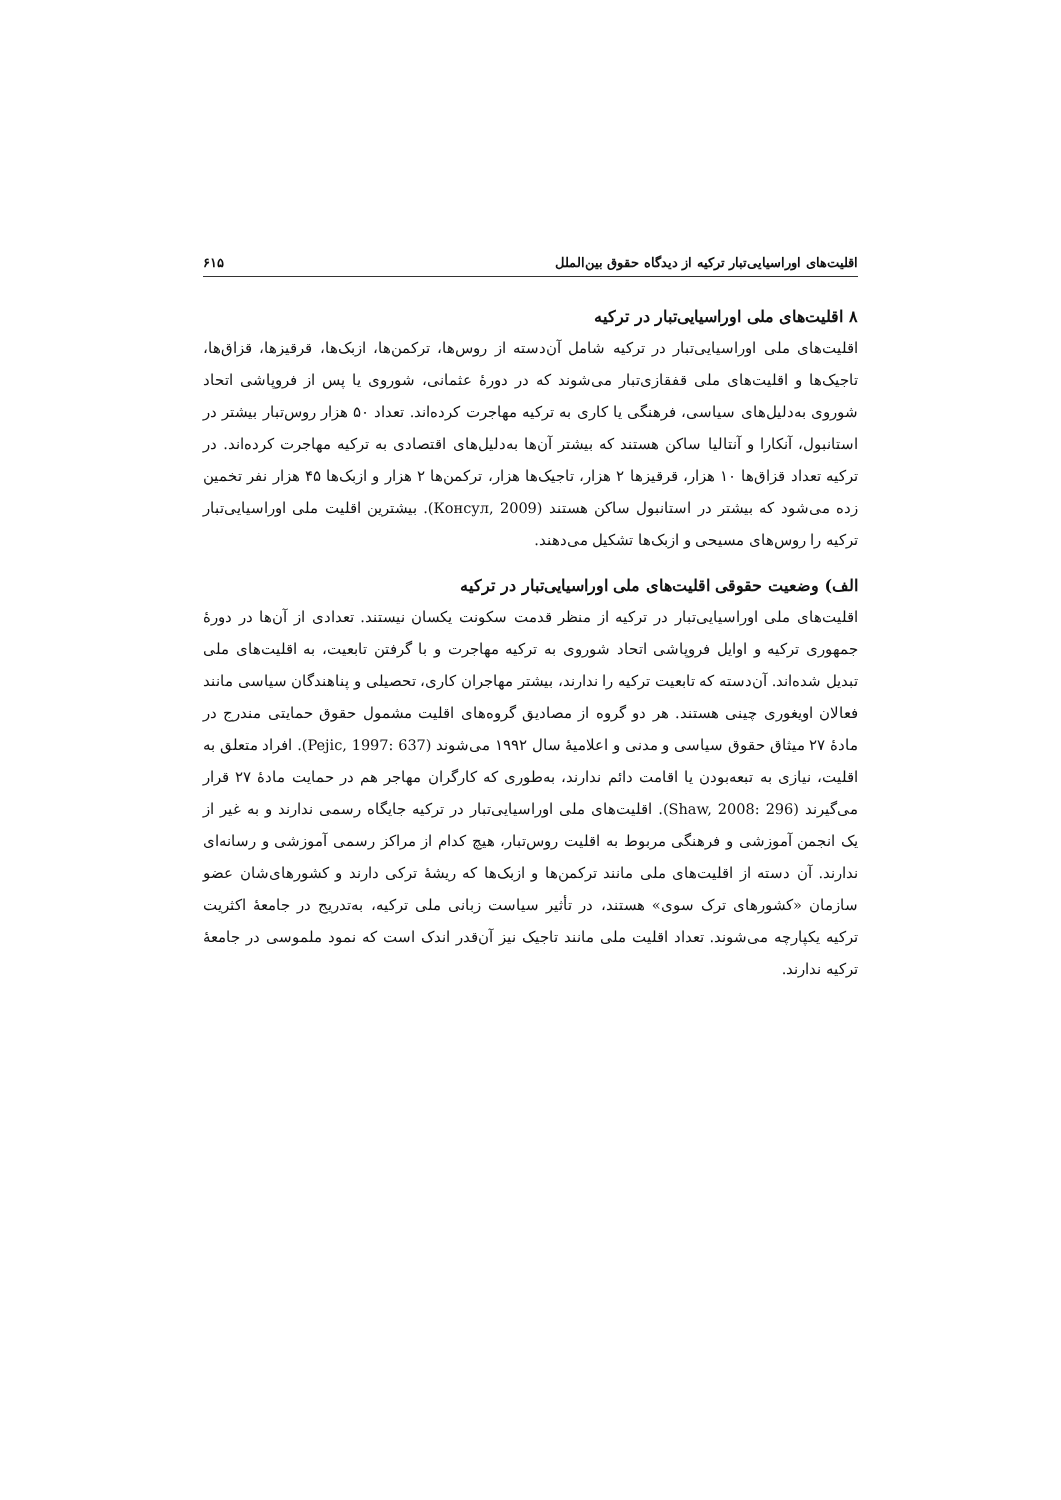اقلیت‌های اوراسیایی‌تبار ترکیه از دیدگاه حقوق بین‌الملل ۶۱۵
۸ اقلیت‌های ملی اوراسیایی‌تبار در ترکیه
اقلیت‌های ملی اوراسیایی‌تبار در ترکیه شامل آن‌دسته از روس‌ها، ترکمن‌ها، ازبک‌ها، قرقیزها، قزاق‌ها، تاجیک‌ها و اقلیت‌های ملی قفقازی‌تبار می‌شوند که در دورهٔ عثمانی، شوروی یا پس از فروپاشی اتحاد شوروی به‌دلیل‌های سیاسی، فرهنگی یا کاری به ترکیه مهاجرت کرده‌اند. تعداد ۵۰ هزار روس‌تبار بیشتر در استانبول، آنکارا و آنتالیا ساکن هستند که بیشتر آن‌ها به‌دلیل‌های اقتصادی به ترکیه مهاجرت کرده‌اند. در ترکیه تعداد قزاق‌ها ۱۰ هزار، قرقیزها ۲ هزار، تاجیک‌ها هزار، ترکمن‌ها ۲ هزار و ازبک‌ها ۴۵ هزار نفر تخمین زده می‌شود که بیشتر در استانبول ساکن هستند (Консул, 2009). بیشترین اقلیت ملی اوراسیایی‌تبار ترکیه را روس‌های مسیحی و ازبک‌ها تشکیل می‌دهند.
الف) وضعیت حقوقی اقلیت‌های ملی اوراسیایی‌تبار در ترکیه
اقلیت‌های ملی اوراسیایی‌تبار در ترکیه از منظر قدمت سکونت یکسان نیستند. تعدادی از آن‌ها در دورهٔ جمهوری ترکیه و اوایل فروپاشی اتحاد شوروی به ترکیه مهاجرت و با گرفتن تابعیت، به اقلیت‌های ملی تبدیل شده‌اند. آن‌دسته که تابعیت ترکیه را ندارند، بیشتر مهاجران کاری، تحصیلی و پناهندگان سیاسی مانند فعالان اویغوری چینی هستند. هر دو گروه از مصادیق گروه‌های اقلیت مشمول حقوق حمایتی مندرج در مادهٔ ۲۷ میثاق حقوق سیاسی و مدنی و اعلامیهٔ سال ۱۹۹۲ می‌شوند (Pejic, 1997: 637). افراد متعلق به اقلیت، نیازی به تبعه‌بودن یا اقامت دائم ندارند، به‌طوری که کارگران مهاجر هم در حمایت مادهٔ ۲۷ قرار می‌گیرند (Shaw, 2008: 296). اقلیت‌های ملی اوراسیایی‌تبار در ترکیه جایگاه رسمی ندارند و به غیر از یک انجمن آموزشی و فرهنگی مربوط به اقلیت روس‌تبار، هیچ کدام از مراکز رسمی آموزشی و رسانه‌ای ندارند. آن دسته از اقلیت‌های ملی مانند ترکمن‌ها و ازبک‌ها که ریشهٔ ترکی دارند و کشورهای‌شان عضو سازمان «کشورهای ترک سوی» هستند، در تأثیر سیاست زبانی ملی ترکیه، به‌تدریج در جامعهٔ اکثریت ترکیه یکپارچه می‌شوند. تعداد اقلیت ملی مانند تاجیک نیز آن‌قدر اندک است که نمود ملموسی در جامعهٔ ترکیه ندارند.